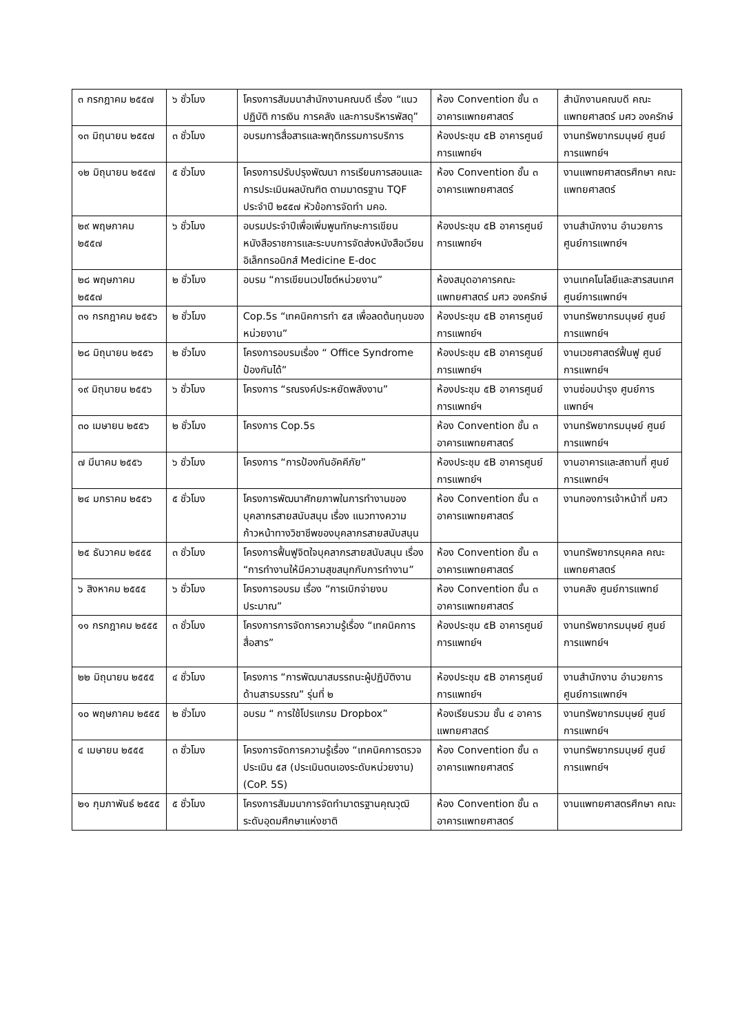| ๓ กรกฎาคม ๒๕๕๗ | ๖ ชั่วโมง | โครงการสัมมนาสำนักงานคณบดี เรื่อง “แนวปฏิบัติ การเงิน การคลัง และการบริหารพัสดุ” | ห้อง Convention ชั้น ๓ อาคารแพทยศาสตร์ | สำนักงานคณบดี คณะแพทยศาสตร์ มศว องครักษ์ |
| ๑๓ มิถุนายน ๒๕๕๗ | ๓ ชั่วโมง | อบรมการสื่อสารและพฤติกรรมการบริการ | ห้องประชุม ๕B อาคารศูนย์การแพทย์ฯ | งานทรัพยากรมนุษย์ ศูนย์การแพทย์ฯ |
| ๑๒ มิถุนายน ๒๕๕๗ | ๕ ชั่วโมง | โครงการปรับปรุงพัฒนา การเรียนการสอนและการประเมินผลบัณฑิต ตามมาตรฐาน TQF ประจำปี ๒๕๕๗ หัวข้อการจัดทำ มคอ. | ห้อง Convention ชั้น ๓ อาคารแพทยศาสตร์ | งานแพทยศาสตรศึกษา คณะแพทยศาสตร์ |
| ๒๙ พฤษภาคม ๒๕๕๗ | ๖ ชั่วโมง | อบรมประจำปีเพื่อเพิ่มพูนทักษะการเขียนหนังสือราชการและระบบการจัดส่งหนังสือเวียนอิเล็กทรอนิกส์ Medicine E-doc | ห้องประชุม ๕B อาคารศูนย์การแพทย์ฯ | งานสำนักงาน อำนวยการ ศูนย์การแพทย์ฯ |
| ๒๘ พฤษภาคม ๒๕๕๗ | ๒ ชั่วโมง | อบรม “การเขียนเวปไซต์หน่วยงาน” | ห้องสมุดอาคารคณะแพทยศาสตร์ มศว องครักษ์ | งานเทคโนโลยีและสารสนเทศ ศูนย์การแพทย์ฯ |
| ๓๑ กรกฎาคม ๒๕๕๖ | ๒ ชั่วโมง | Cop.5s “เทคนิคการทำ ๕ส เพื่อลดต้นทุนของหน่วยงาน” | ห้องประชุม ๕B อาคารศูนย์การแพทย์ฯ | งานทรัพยากรมนุษย์ ศูนย์การแพทย์ฯ |
| ๒๘ มิถุนายน ๒๕๕๖ | ๒ ชั่วโมง | โครงการอบรมเรื่อง “ Office Syndrome ป้องกันได้” | ห้องประชุม ๕B อาคารศูนย์การแพทย์ฯ | งานเวชศาสตร์ฟื้นฟู ศูนย์การแพทย์ฯ |
| ๑๙ มิถุนายน ๒๕๕๖ | ๖ ชั่วโมง | โครงการ “รณรงค์ประหยัดพลังงาน” | ห้องประชุม ๕B อาคารศูนย์การแพทย์ฯ | งานซ่อมบำรุง ศูนย์การแพทย์ฯ |
| ๓๐ เมษายน ๒๕๕๖ | ๒ ชั่วโมง | โครงการ Cop.5s | ห้อง Convention ชั้น ๓ อาคารแพทยศาสตร์ | งานทรัพยากรมนุษย์ ศูนย์การแพทย์ฯ |
| ๗ มีนาคม ๒๕๕๖ | ๖ ชั่วโมง | โครงการ “การป้องกันอัคคีภัย” | ห้องประชุม ๕B อาคารศูนย์การแพทย์ฯ | งานอาคารและสถานที่ ศูนย์การแพทย์ฯ |
| ๒๔ มกราคม ๒๕๕๖ | ๕ ชั่วโมง | โครงการพัฒนาศักยภาพในการทำงานของบุคลากรสายสนับสนุน เรื่อง แนวทางความก้าวหน้าทางวิชาชีพของบุคลากรสายสนับสนุน | ห้อง Convention ชั้น ๓ อาคารแพทยศาสตร์ | งานกองการเจ้าหน้าที่ มศว |
| ๒๕ ธันวาคม ๒๕๕๕ | ๓ ชั่วโมง | โครงการฟื้นฟูจิตใจบุคลากรสายสนับสนุน เรื่อง “การทำงานให้มีความสุขสนุกกับการทำงาน” | ห้อง Convention ชั้น ๓ อาคารแพทยศาสตร์ | งานทรัพยากรบุคคล คณะแพทยศาสตร์ |
| ๖ สิงหาคม ๒๕๕๕ | ๖ ชั่วโมง | โครงการอบรม เรื่อง “การเบิกจ่ายงบประมาณ” | ห้อง Convention ชั้น ๓ อาคารแพทยศาสตร์ | งานคลัง ศูนย์การแพทย์ |
| ๑๑ กรกฎาคม ๒๕๕๕ | ๓ ชั่วโมง | โครงการการจัดการความรู้เรื่อง “เทคนิคการสื่อสาร” | ห้องประชุม ๕B อาคารศูนย์การแพทย์ฯ | งานทรัพยากรมนุษย์ ศูนย์การแพทย์ฯ |
| ๒๒ มิถุนายน ๒๕๕๕ | ๔ ชั่วโมง | โครงการ “การพัฒนาสมรรถนะผู้ปฏิบัติงานด้านสารบรรณ” รุ่นที่ ๒ | ห้องประชุม ๕B อาคารศูนย์การแพทย์ฯ | งานสำนักงาน อำนวยการ ศูนย์การแพทย์ฯ |
| ๑๐ พฤษภาคม ๒๕๕๕ | ๒ ชั่วโมง | อบรม “ การใช้โปรแกรม Dropbox” | ห้องเรียนรวม ชั้น ๔ อาคารแพทยศาสตร์ | งานทรัพยากรมนุษย์ ศูนย์การแพทย์ฯ |
| ๔ เมษายน ๒๕๕๕ | ๓ ชั่วโมง | โครงการจัดการความรู้เรื่อง “เทคนิคการตรวจประเมิน ๕ส (ประเมินตนเองระดับหน่วยงาน) (CoP. 5S) | ห้อง Convention ชั้น ๓ อาคารแพทยศาสตร์ | งานทรัพยากรมนุษย์ ศูนย์การแพทย์ฯ |
| ๒๑ กุมภาพันธ์ ๒๕๕๕ | ๕ ชั่วโมง | โครงการสัมมนาการจัดทำมาตรฐานคุณวุฒิระดับอุดมศึกษาแห่งชาติ | ห้อง Convention ชั้น ๓ อาคารแพทยศาสตร์ | งานแพทยศาสตรศึกษา คณะ |